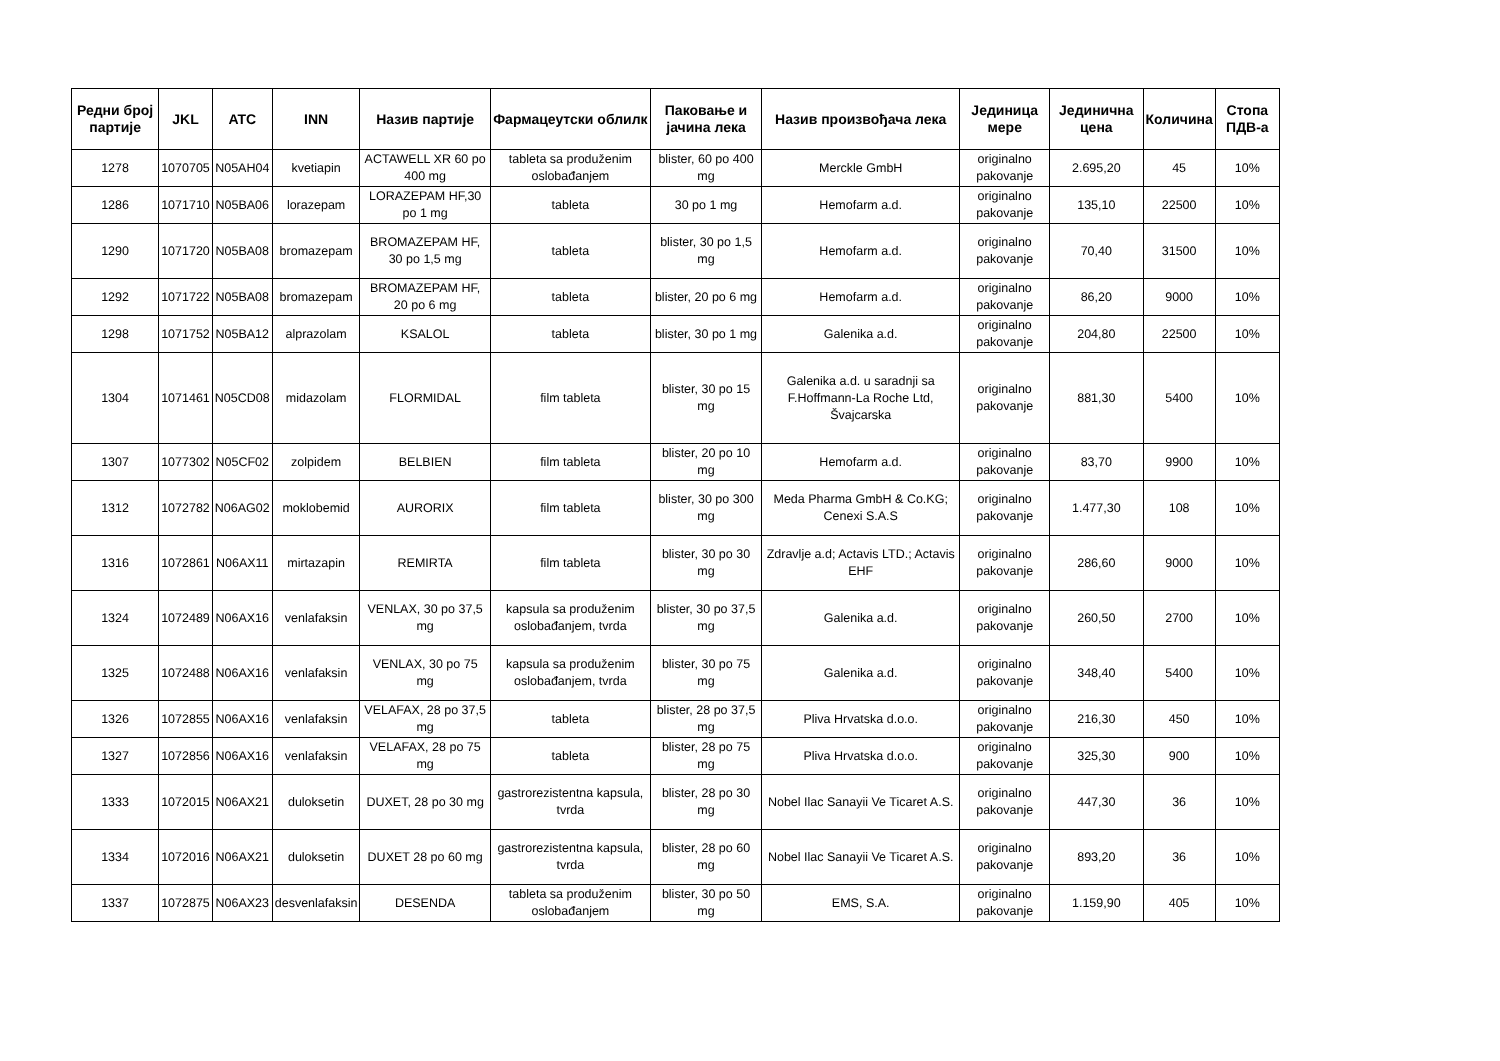| Редни број партије | JKL | ATC | INN | Назив партије | Фармацеутски облилк | Паковање и јачина лека | Назив произвођача лека | Јединица мере | Јединична цена | Количина | Стопа ПДВ-а |
| --- | --- | --- | --- | --- | --- | --- | --- | --- | --- | --- | --- |
| 1278 | 1070705 | N05AH04 | kvetiapin | ACTAWELL XR 60 po 400 mg | tableta sa produženim oslobađanjem | blister, 60 po 400 mg | Merckle GmbH | originalno pakovanje | 2.695,20 | 45 | 10% |
| 1286 | 1071710 | N05BA06 | lorazepam | LORAZEPAM HF,30 po 1 mg | tableta | 30 po 1 mg | Hemofarm a.d. | originalno pakovanje | 135,10 | 22500 | 10% |
| 1290 | 1071720 | N05BA08 | bromazepam | BROMAZEPAM HF, 30 po 1,5 mg | tableta | blister, 30 po 1,5 mg | Hemofarm a.d. | originalno pakovanje | 70,40 | 31500 | 10% |
| 1292 | 1071722 | N05BA08 | bromazepam | BROMAZEPAM HF, 20 po 6 mg | tableta | blister, 20 po 6 mg | Hemofarm a.d. | originalno pakovanje | 86,20 | 9000 | 10% |
| 1298 | 1071752 | N05BA12 | alprazolam | KSALOL | tableta | blister, 30 po 1 mg | Galenika a.d. | originalno pakovanje | 204,80 | 22500 | 10% |
| 1304 | 1071461 | N05CD08 | midazolam | FLORMIDAL | film tableta | blister, 30 po 15 mg | Galenika a.d. u saradnji sa F.Hoffmann-La Roche Ltd, Švajcarska | originalno pakovanje | 881,30 | 5400 | 10% |
| 1307 | 1077302 | N05CF02 | zolpidem | BELBIEN | film tableta | blister, 20 po 10 mg | Hemofarm a.d. | originalno pakovanje | 83,70 | 9900 | 10% |
| 1312 | 1072782 | N06AG02 | moklobemid | AURORIX | film tableta | blister, 30 po 300 mg | Meda Pharma GmbH & Co.KG; Cenexi S.A.S | originalno pakovanje | 1.477,30 | 108 | 10% |
| 1316 | 1072861 | N06AX11 | mirtazapin | REMIRTA | film tableta | blister, 30 po 30 mg | Zdravlje a.d; Actavis LTD.; Actavis EHF | originalno pakovanje | 286,60 | 9000 | 10% |
| 1324 | 1072489 | N06AX16 | venlafaksin | VENLAX, 30 po 37,5 mg | kapsula sa produženim oslobađanjem, tvrda | blister, 30 po 37,5 mg | Galenika a.d. | originalno pakovanje | 260,50 | 2700 | 10% |
| 1325 | 1072488 | N06AX16 | venlafaksin | VENLAX, 30 po 75 mg | kapsula sa produženim oslobađanjem, tvrda | blister, 30 po 75 mg | Galenika a.d. | originalno pakovanje | 348,40 | 5400 | 10% |
| 1326 | 1072855 | N06AX16 | venlafaksin | VELAFAX, 28 po 37,5 mg | tableta | blister, 28 po 37,5 mg | Pliva Hrvatska d.o.o. | originalno pakovanje | 216,30 | 450 | 10% |
| 1327 | 1072856 | N06AX16 | venlafaksin | VELAFAX, 28 po 75 mg | tableta | blister, 28 po 75 mg | Pliva Hrvatska d.o.o. | originalno pakovanje | 325,30 | 900 | 10% |
| 1333 | 1072015 | N06AX21 | duloksetin | DUXET, 28 po 30 mg | gastrorezistentna kapsula, tvrda | blister, 28 po 30 mg | Nobel Ilac Sanayii Ve Ticaret A.S. | originalno pakovanje | 447,30 | 36 | 10% |
| 1334 | 1072016 | N06AX21 | duloksetin | DUXET 28 po 60 mg | gastrorezistentna kapsula, tvrda | blister, 28 po 60 mg | Nobel Ilac Sanayii Ve Ticaret A.S. | originalno pakovanje | 893,20 | 36 | 10% |
| 1337 | 1072875 | N06AX23 | desvenlafaksin | DESENDA | tableta sa produženim oslobađanjem | blister, 30 po 50 mg | EMS, S.A. | originalno pakovanje | 1.159,90 | 405 | 10% |